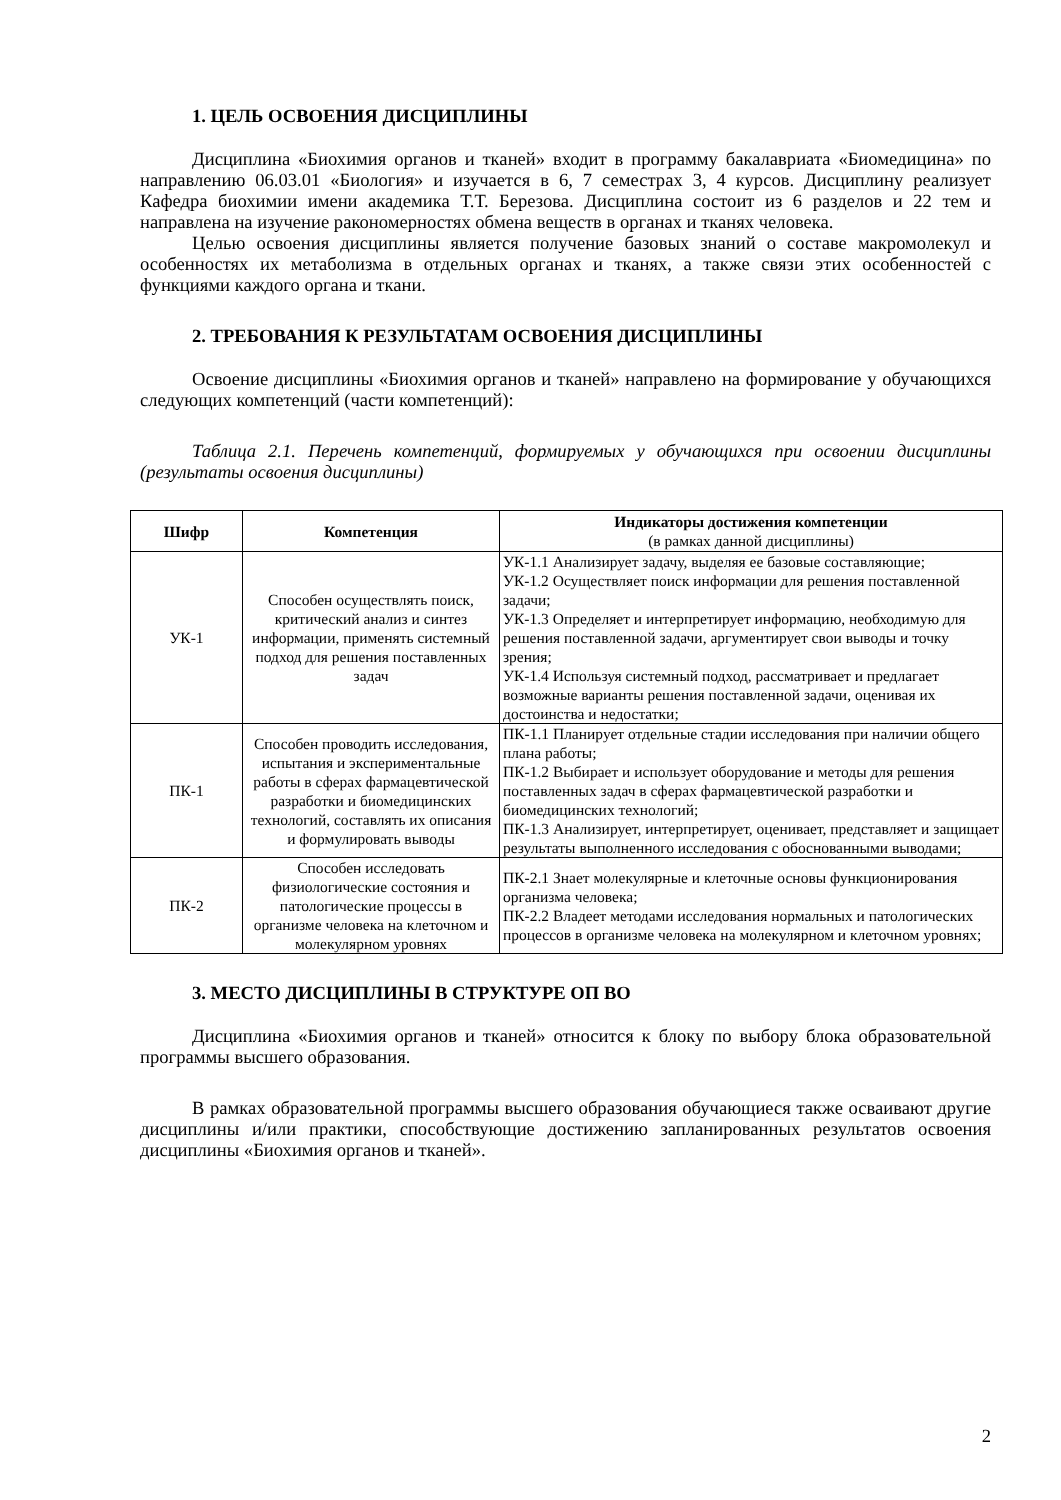1. ЦЕЛЬ ОСВОЕНИЯ ДИСЦИПЛИНЫ
Дисциплина «Биохимия органов и тканей» входит в программу бакалавриата «Биомедицина» по направлению 06.03.01 «Биология» и изучается в 6, 7 семестрах 3, 4 курсов. Дисциплину реализует Кафедра биохимии имени академика Т.Т. Березова. Дисциплина состоит из 6 разделов и 22 тем и направлена на изучение раконом­ерностях обмена веществ в органах и тканях человека.
Целью освоения дисциплины является получение базовых знаний о составе макромолекул и особенностях их метаболизма в отдельных органах и тканях, а также связи этих особенностей с функциями каждого органа и ткани.
2. ТРЕБОВАНИЯ К РЕЗУЛЬТАТАМ ОСВОЕНИЯ ДИСЦИПЛИНЫ
Освоение дисциплины «Биохимия органов и тканей» направлено на формирование у обучающихся следующих компетенций (части компетенций):
Таблица 2.1. Перечень компетенций, формируемых у обучающихся при освоении дисциплины (результаты освоения дисциплины)
| Шифр | Компетенция | Индикаторы достижения компетенции (в рамках данной дисциплины) |
| --- | --- | --- |
| УК-1 | Способен осуществлять поиск, критический анализ и синтез информации, применять системный подход для решения поставленных задач | УК-1.1 Анализирует задачу, выделяя ее базовые составляющие; УК-1.2 Осуществляет поиск информации для решения поставленной задачи; УК-1.3 Определяет и интерпретирует информацию, необходимую для решения поставленной задачи, аргументирует свои выводы и точку зрения; УК-1.4 Используя системный подход, рассматривает и предлагает возможные варианты решения поставленной задачи, оценивая их достоинства и недостатки; |
| ПК-1 | Способен проводить исследования, испытания и экспериментальные работы в сферах фармацевтической разработки и биомедицинских технологий, составлять их описания и формулировать выводы | ПК-1.1 Планирует отдельные стадии исследования при наличии общего плана работы; ПК-1.2 Выбирает и использует оборудование и методы для решения поставленных задач в сферах фармацевтической разработки и биомедицинских технологий; ПК-1.3 Анализирует, интерпретирует, оценивает, представляет и защищает результаты выполненного исследования с обоснованными выводами; |
| ПК-2 | Способен исследовать физиологические состояния и патологические процессы в организме человека на клеточном и молекулярном уровнях | ПК-2.1 Знает молекулярные и клеточные основы функционирования организма человека; ПК-2.2 Владеет методами исследования нормальных и патологических процессов в организме человека на молекулярном и клеточном уровнях; |
3. МЕСТО ДИСЦИПЛИНЫ В СТРУКТУРЕ ОП ВО
Дисциплина «Биохимия органов и тканей» относится к блоку по выбору блока образовательной программы высшего образования.
В рамках образовательной программы высшего образования обучающиеся также осваивают другие дисциплины и/или практики, способствующие достижению запланированных результатов освоения дисциплины «Биохимия органов и тканей».
2